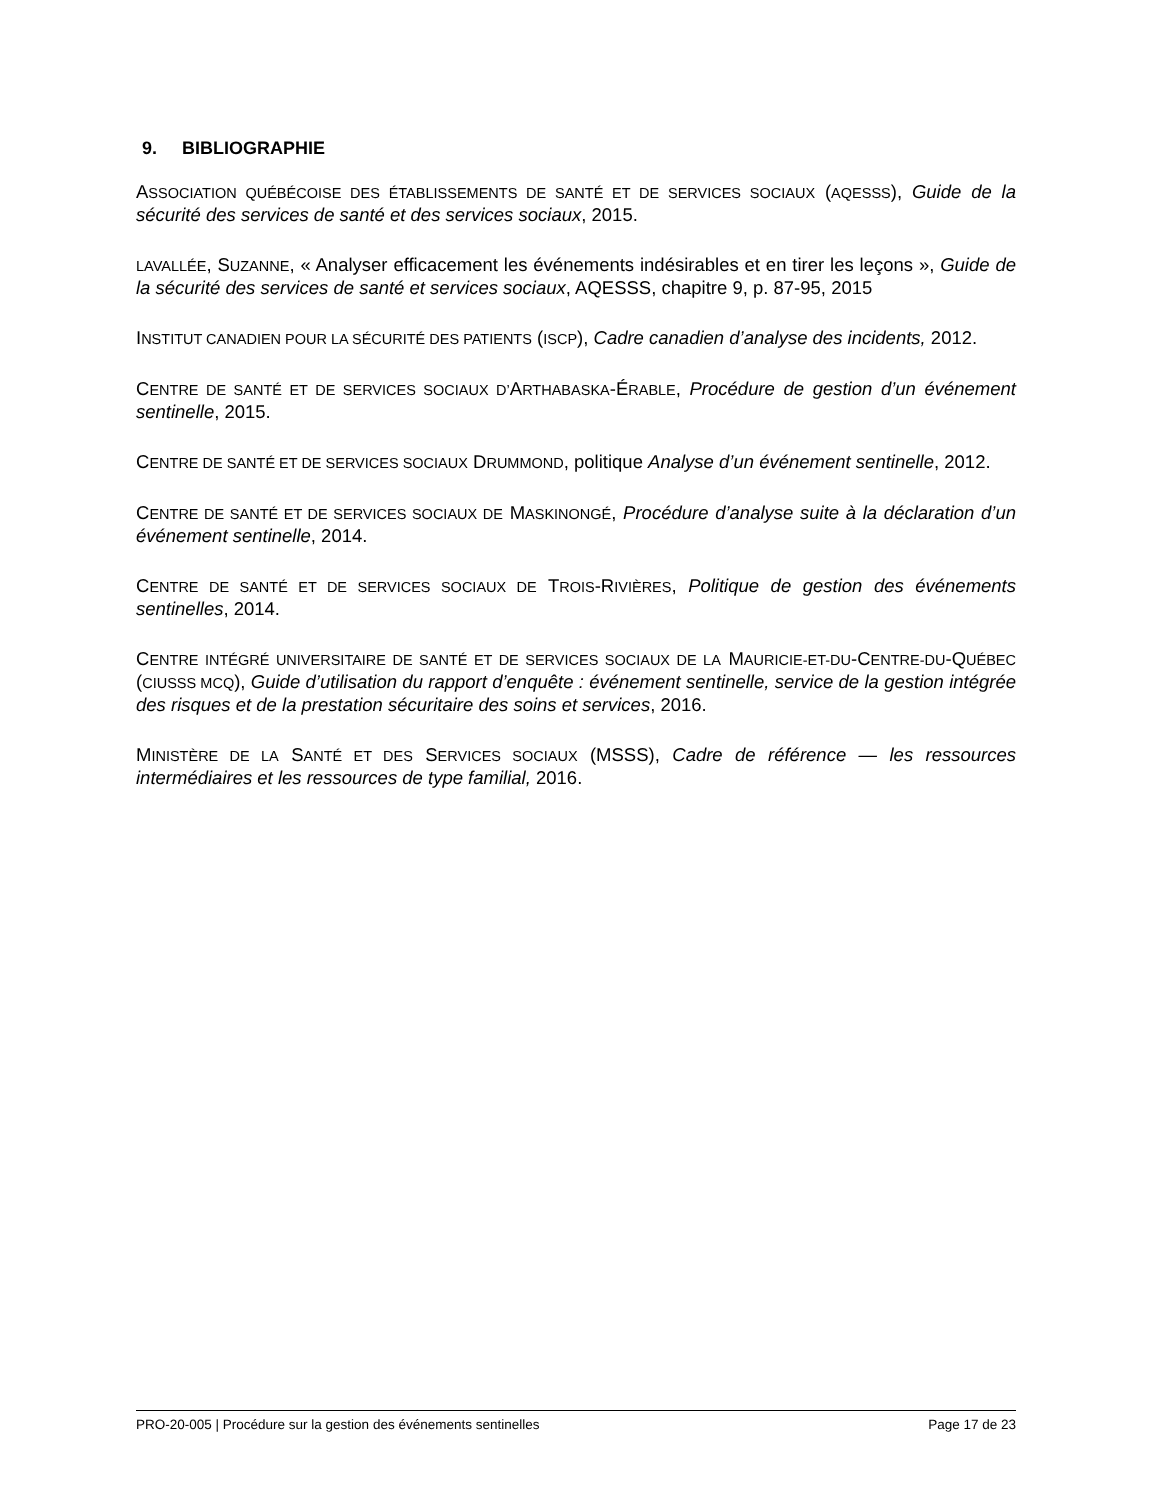9. BIBLIOGRAPHIE
ASSOCIATION QUÉBÉCOISE DES ÉTABLISSEMENTS DE SANTÉ ET DE SERVICES SOCIAUX (AQESSS), Guide de la sécurité des services de santé et des services sociaux, 2015.
LAVALLÉE, SUZANNE, « Analyser efficacement les événements indésirables et en tirer les leçons », Guide de la sécurité des services de santé et services sociaux, AQESSS, chapitre 9, p. 87-95, 2015
INSTITUT CANADIEN POUR LA SÉCURITÉ DES PATIENTS (ISCP), Cadre canadien d’analyse des incidents, 2012.
CENTRE DE SANTÉ ET DE SERVICES SOCIAUX D’ARTHABASKA-ÉRABLE, Procédure de gestion d’un événement sentinelle, 2015.
CENTRE DE SANTÉ ET DE SERVICES SOCIAUX DRUMMOND, politique Analyse d’un événement sentinelle, 2012.
CENTRE DE SANTÉ ET DE SERVICES SOCIAUX DE MASKINONGÉ, Procédure d’analyse suite à la déclaration d’un événement sentinelle, 2014.
CENTRE DE SANTÉ ET DE SERVICES SOCIAUX DE TROIS-RIVIÈRES, Politique de gestion des événements sentinelles, 2014.
CENTRE INTÉGRÉ UNIVERSITAIRE DE SANTÉ ET DE SERVICES SOCIAUX DE LA MAURICIE-ET-DU-CENTRE-DU-QUÉBEC (CIUSSS MCQ), Guide d’utilisation du rapport d’enquête : événement sentinelle, service de la gestion intégrée des risques et de la prestation sécuritaire des soins et services, 2016.
MINISTÈRE DE LA SANTÉ ET DES SERVICES SOCIAUX (MSSS), Cadre de référence — les ressources intermédiaires et les ressources de type familial, 2016.
PRO-20-005 | Procédure sur la gestion des événements sentinelles Page 17 de 23